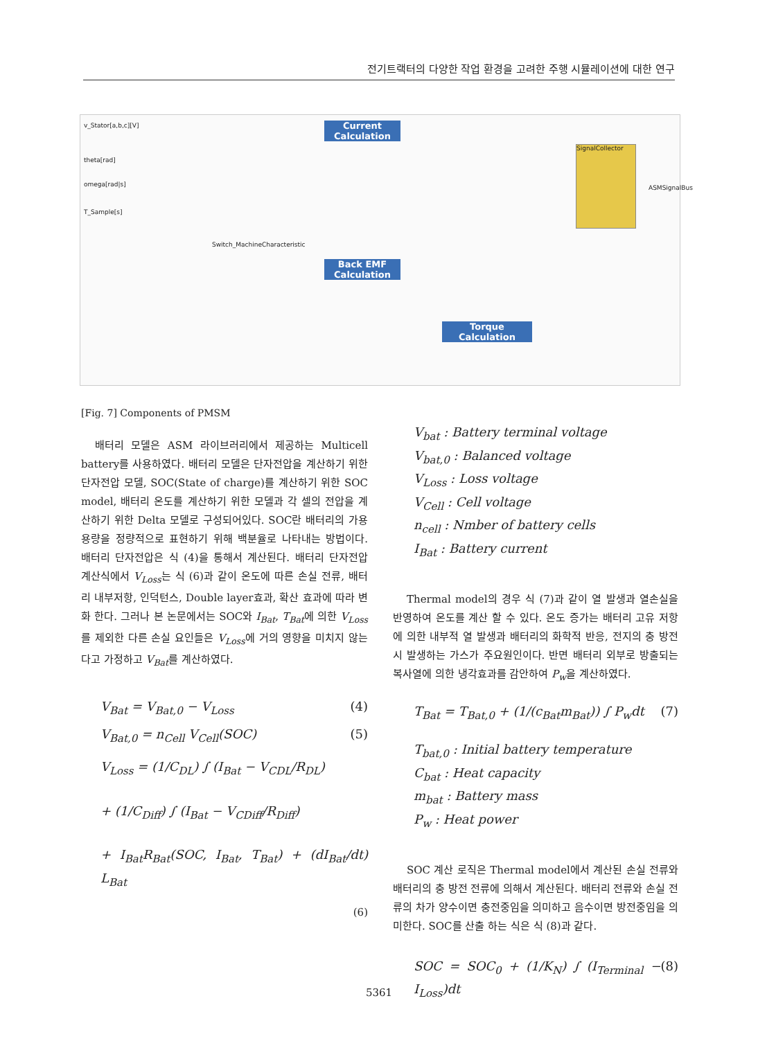전기트랙터의 다양한 작업 환경을 고려한 주행 시뮬레이션에 대한 연구
Current Calculation
Back EMF Calculation
Torque Calculation
SignalCollector
v_Stator[a,b,c][V]
theta[rad]
omega[rad|s]
T_Sample[s]
ASMSignalBus
Switch_MachineCharacteristic
[Fig. 7] Components of PMSM
배터리 모델은 ASM 라이브러리에서 제공하는 Multicell battery를 사용하였다. 배터리 모델은 단자전압을 계산하기 위한 단자전압 모델, SOC(State of charge)를 계산하기 위한 SOC model, 배터리 온도를 계산하기 위한 모델과 각 셀의 전압을 계산하기 위한 Delta 모델로 구성되어있다. SOC란 배터리의 가용 용량을 정량적으로 표현하기 위해 백분율로 나타내는 방법이다. 배터리 단자전압은 식 (4)을 통해서 계산된다. 배터리 단자전압 계산식에서 V<sub>Loss</sub>는 식 (6)과 같이 온도에 따른 손실 전류, 배터리 내부저항, 인덕턴스, Double layer효과, 확산 효과에 따라 변화 한다. 그러나 본 논문에서는 SOC와 I<sub>Bat</sub>, T<sub>Bat</sub>에 의한 V<sub>Loss</sub>를 제외한 다른 손실 요인들은 V<sub>Loss</sub>에 거의 영향을 미치지 않는다고 가정하고 V<sub>Bat</sub>를 계산하였다.
V<sub>Bat</sub> = V<sub>Bat,0</sub> − V<sub>Loss</sub> (4)
V<sub>Bat,0</sub> = n<sub>Cell</sub> V<sub>Cell</sub>(SOC) (5)
V<sub>Loss</sub> = (1/C<sub>DL</sub>) ∫ (I<sub>Bat</sub> − V<sub>CDL</sub>/R<sub>DL</sub>)
+ (1/C<sub>Diff</sub>) ∫ (I<sub>Bat</sub> − V<sub>CDiff</sub>/R<sub>Diff</sub>)
+ I<sub>Bat</sub>R<sub>Bat</sub>(SOC, I<sub>Bat</sub>, T<sub>Bat</sub>) + (dI<sub>Bat</sub>/dt) L<sub>Bat</sub>
(6)
V<sub>bat</sub> : Battery terminal voltage
V<sub>bat,0</sub> : Balanced voltage
V<sub>Loss</sub> : Loss voltage
V<sub>Cell</sub> : Cell voltage
n<sub>cell</sub> : Nmber of battery cells
I<sub>Bat</sub> : Battery current
Thermal model의 경우 식 (7)과 같이 열 발생과 열손실을 반영하여 온도를 계산 할 수 있다. 온도 증가는 배터리 고유 저항에 의한 내부적 열 발생과 배터리의 화학적 반응, 전지의 충 방전 시 발생하는 가스가 주요원인이다. 반면 배터리 외부로 방출되는 복사열에 의한 냉각효과를 감안하여 P<sub>w</sub>을 계산하였다.
T<sub>Bat</sub> = T<sub>Bat,0</sub> + (1/(c<sub>Bat</sub>m<sub>Bat</sub>)) ∫ P<sub>w</sub>dt (7)
T<sub>bat,0</sub> : Initial battery temperature
C<sub>bat</sub> : Heat capacity
m<sub>bat</sub> : Battery mass
P<sub>w</sub> : Heat power
SOC 계산 로직은 Thermal model에서 계산된 손실 전류와 배터리의 충 방전 전류에 의해서 계산된다. 배터리 전류와 손실 전류의 차가 양수이면 충전중임을 의미하고 음수이면 방전중임을 의미한다. SOC를 산출 하는 식은 식 (8)과 같다.
SOC = SOC<sub>0</sub> + (1/K<sub>N</sub>) ∫ (I<sub>Terminal</sub> − I<sub>Loss</sub>)dt (8)
5361